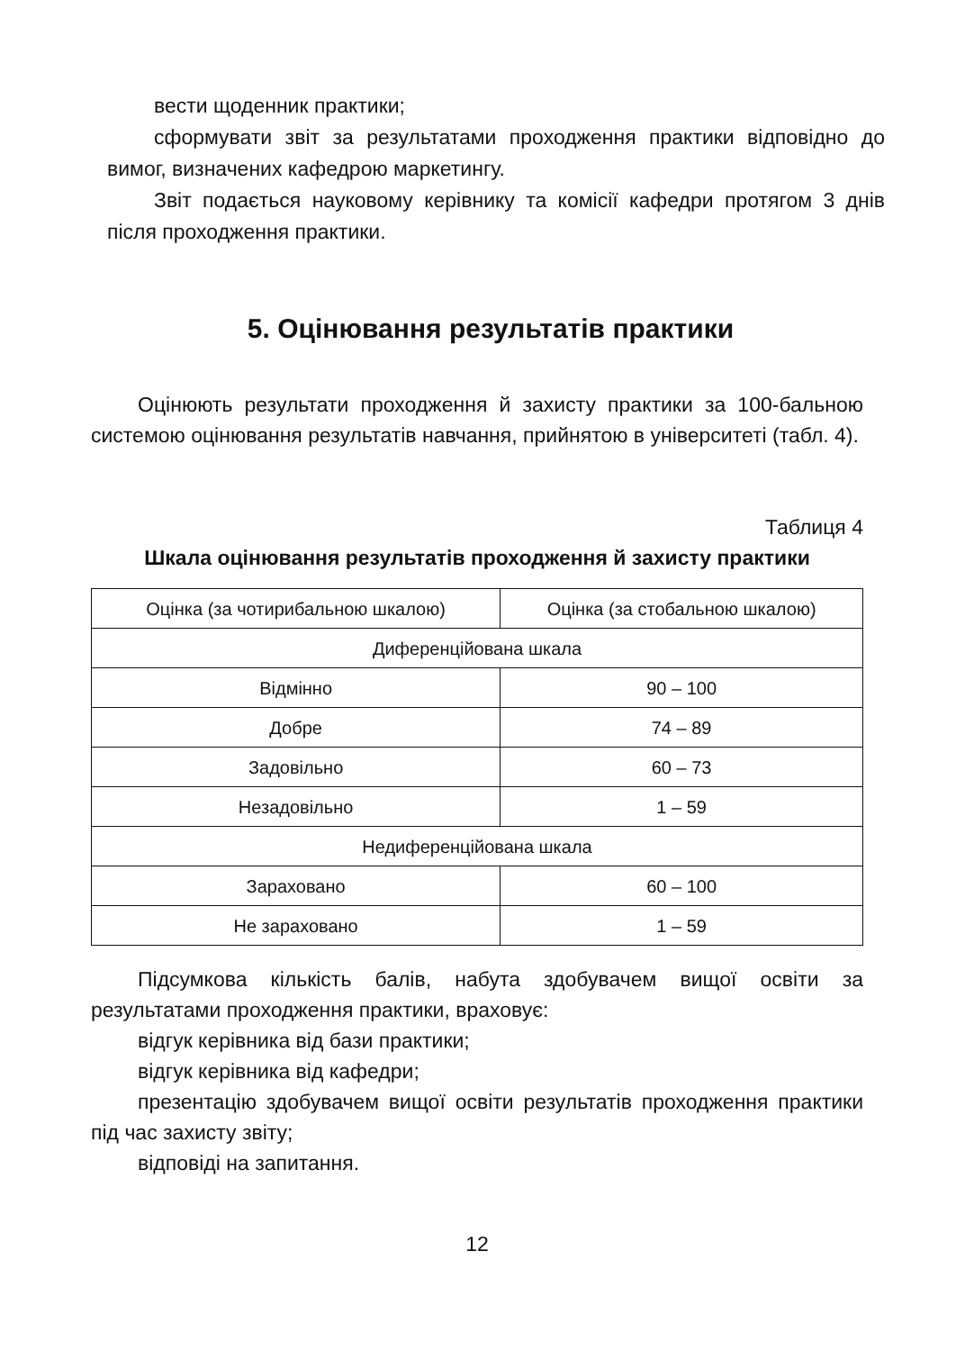вести щоденник практики;
сформувати звіт за результатами проходження практики відповідно до вимог, визначених кафедрою маркетингу.
Звіт подається науковому керівнику та комісії кафедри протягом 3 днів після проходження практики.
5. Оцінювання результатів практики
Оцінюють результати проходження й захисту практики за 100-бальною системою оцінювання результатів навчання, прийнятою в університеті (табл. 4).
Таблиця 4
Шкала оцінювання результатів проходження й захисту практики
| Оцінка (за чотирибальною шкалою) | Оцінка (за стобальною шкалою) |
| Диференційована шкала | |
| Відмінно | 90 – 100 |
| Добре | 74 – 89 |
| Задовільно | 60 – 73 |
| Незадовільно | 1 – 59 |
| Недиференційована шкала | |
| Зараховано | 60 – 100 |
| Не зараховано | 1 – 59 |
Підсумкова кількість балів, набута здобувачем вищої освіти за результатами проходження практики, враховує:
відгук керівника від бази практики;
відгук керівника від кафедри;
презентацію здобувачем вищої освіти результатів проходження практики під час захисту звіту;
відповіді на запитання.
12